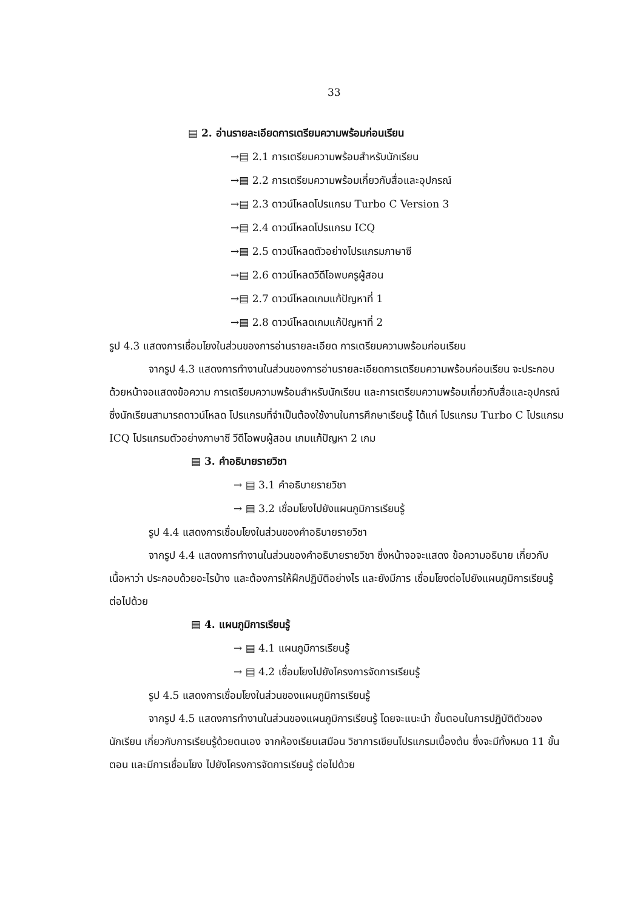33
▤ 2. อ่านรายละเอียดการเตรียมความพร้อมก่อนเรียน
→▤ 2.1 การเตรียมความพร้อมสำหรับนักเรียน
→▤ 2.2 การเตรียมความพร้อมเกี่ยวกับสื่อและอุปกรณ์
→▤ 2.3 ดาวน์โหลดโปรแกรม Turbo C Version 3
→▤ 2.4 ดาวน์โหลดโปรแกรม ICQ
→▤ 2.5 ดาวน์โหลดตัวอย่างโปรแกรมภาษาซี
→▤ 2.6 ดาวน์โหลดวีดีโอพบครูผู้สอน
→▤ 2.7 ดาวน์โหลดเกมแก้ปัญหาที่ 1
→▤ 2.8 ดาวน์โหลดเกมแก้ปัญหาที่ 2
รูป 4.3 แสดงการเชื่อมโยงในส่วนของการอ่านรายละเอียด การเตรียมความพร้อมก่อนเรียน
จากรูป 4.3 แสดงการทำงานในส่วนของการอ่านรายละเอียดการเตรียมความพร้อมก่อนเรียน จะประกอบด้วยหน้าจอแสดงข้อความ การเตรียมความพร้อมสำหรับนักเรียน และการเตรียมความพร้อมเกี่ยวกับสื่อและอุปกรณ์ ซึ่งนักเรียนสามารถดาวน์โหลด โปรแกรมที่จำเป็นต้องใช้งานในการศึกษาเรียนรู้ ได้แก่ โปรแกรม Turbo C โปรแกรม ICQ โปรแกรมตัวอย่างภาษาซี วีดีโอพบผู้สอน เกมแก้ปัญหา 2 เกม
▤ 3. คำอธิบายรายวิชา
→ ▤ 3.1 คำอธิบายรายวิชา
→ ▤ 3.2 เชื่อมโยงไปยังแผนภูมิการเรียนรู้
รูป 4.4 แสดงการเชื่อมโยงในส่วนของคำอธิบายรายวิชา
จากรูป 4.4 แสดงการทำงานในส่วนของคำอธิบายรายวิชา ซึ่งหน้าจอจะแสดง ข้อความอธิบาย เกี่ยวกับเนื้อหาว่า ประกอบด้วยอะไรบ้าง และต้องการให้ฝึกปฏิบัติอย่างไร และยังมีการ เชื่อมโยงต่อไปยังแผนภูมิการเรียนรู้ ต่อไปด้วย
▤ 4. แผนภูมิการเรียนรู้
→ ▤ 4.1 แผนภูมิการเรียนรู้
→ ▤ 4.2 เชื่อมโยงไปยังโครงการจัดการเรียนรู้
รูป 4.5 แสดงการเชื่อมโยงในส่วนของแผนภูมิการเรียนรู้
จากรูป 4.5 แสดงการทำงานในส่วนของแผนภูมิการเรียนรู้ โดยจะแนะนำ ขั้นตอนในการปฏิบัติตัวของนักเรียน เกี่ยวกับการเรียนรู้ด้วยตนเอง จากห้องเรียนเสมือน วิชาการเขียนโปรแกรมเบื้องต้น ซึ่งจะมีทั้งหมด 11 ขั้นตอน และมีการเชื่อมโยง ไปยังโครงการจัดการเรียนรู้ ต่อไปด้วย